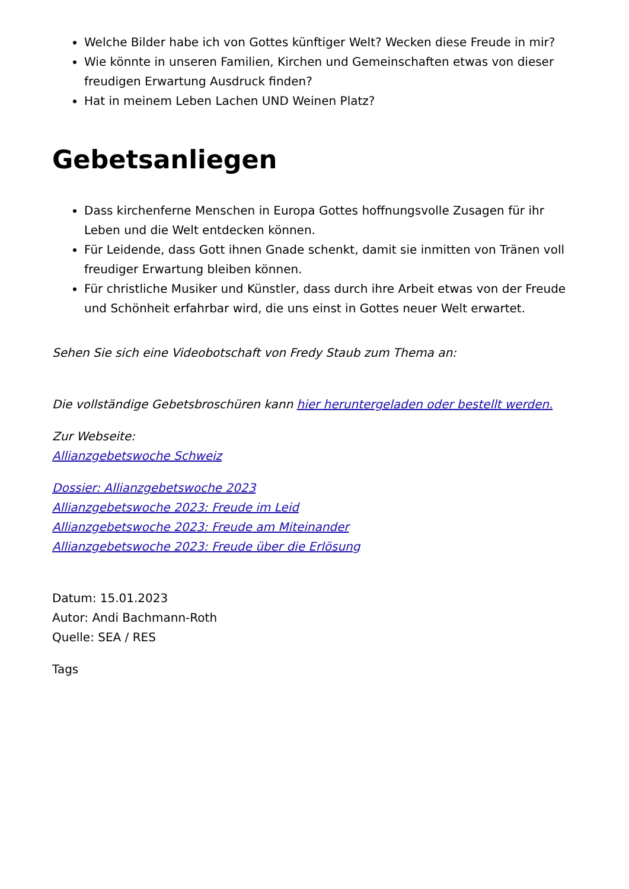Welche Bilder habe ich von Gottes künftiger Welt? Wecken diese Freude in mir?
Wie könnte in unseren Familien, Kirchen und Gemeinschaften etwas von dieser freudigen Erwartung Ausdruck finden?
Hat in meinem Leben Lachen UND Weinen Platz?
Gebetsanliegen
Dass kirchenferne Menschen in Europa Gottes hoffnungsvolle Zusagen für ihr Leben und die Welt entdecken können.
Für Leidende, dass Gott ihnen Gnade schenkt, damit sie inmitten von Tränen voll freudiger Erwartung bleiben können.
Für christliche Musiker und Künstler, dass durch ihre Arbeit etwas von der Freude und Schönheit erfahrbar wird, die uns einst in Gottes neuer Welt erwartet.
Sehen Sie sich eine Videobotschaft von Fredy Staub zum Thema an:
Die vollständige Gebetsbroschüren kann hier heruntergeladen oder bestellt werden.
Zur Webseite:
Allianzgebetswoche Schweiz
Dossier: Allianzgebetswoche 2023
Allianzgebetswoche 2023: Freude im Leid
Allianzgebetswoche 2023: Freude am Miteinander
Allianzgebetswoche 2023: Freude über die Erlösung
Datum: 15.01.2023
Autor: Andi Bachmann-Roth
Quelle: SEA / RES
Tags